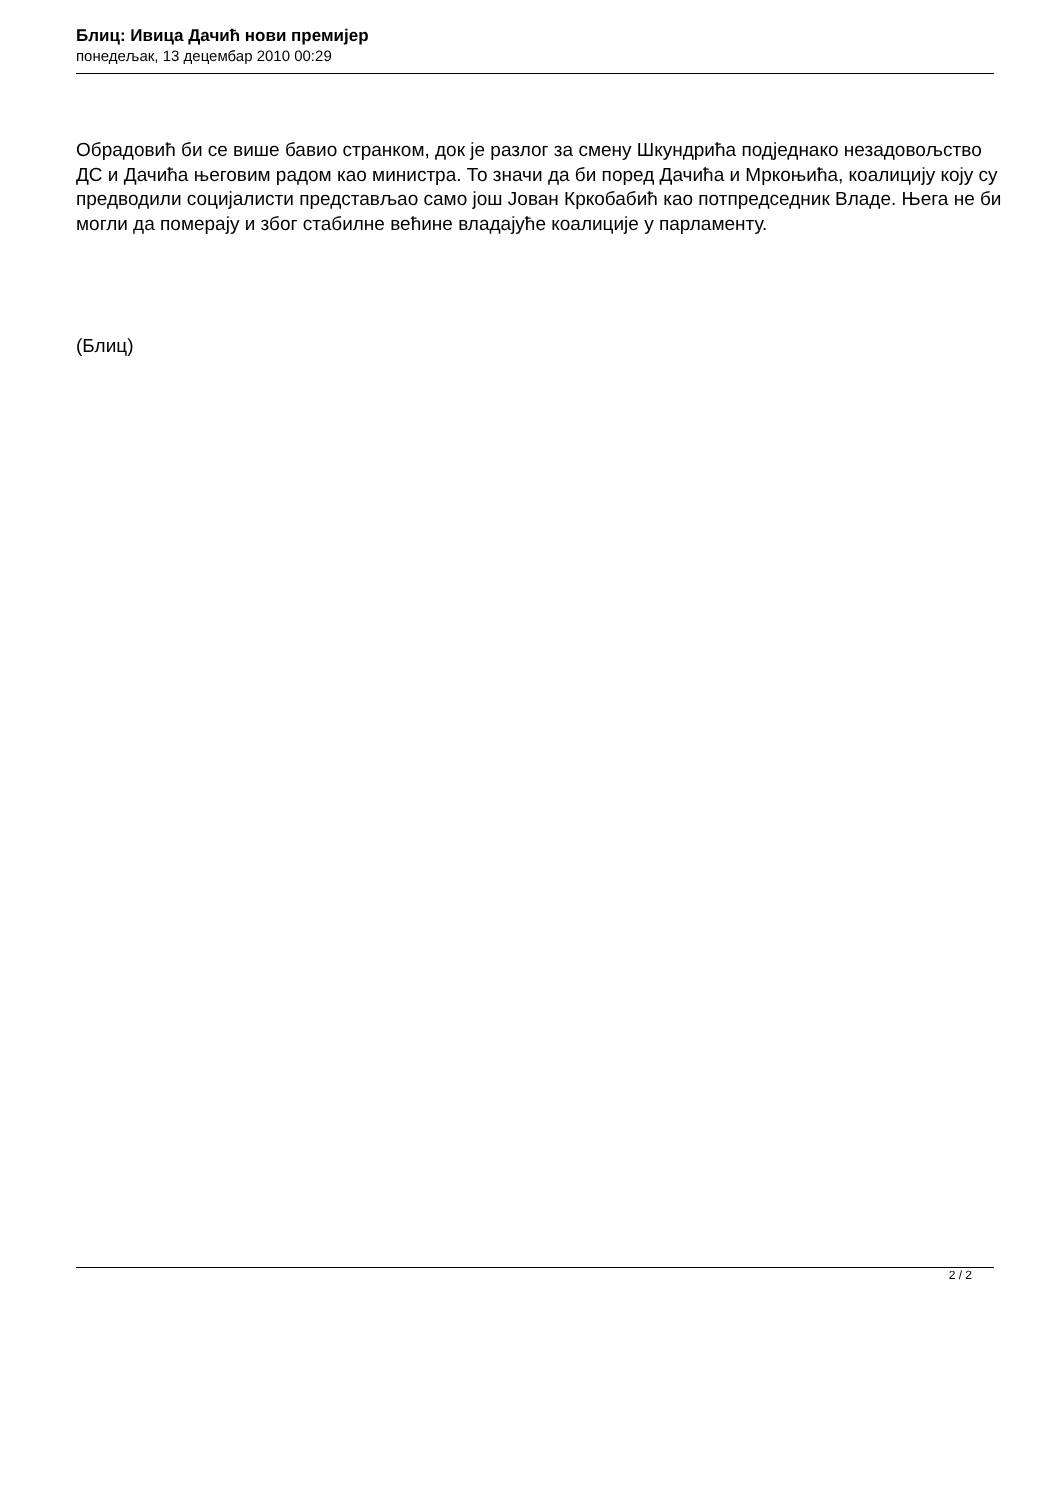Блиц: Ивица Дачић нови премијер
понедељак, 13 децембар 2010 00:29
Обрадовић би се више бавио странком, док је разлог за смену Шкундрића подједнако незадовољство ДС и Дачића његовим радом као министра. То значи да би поред Дачића и Мркоњића, коалицију коју су предводили социјалисти представљао само још Јован Кркобабић као потпредседник Владе. Њега не би могли да померају и због стабилне већине владајуће коалиције у парламенту.
(Блиц)
2 / 2